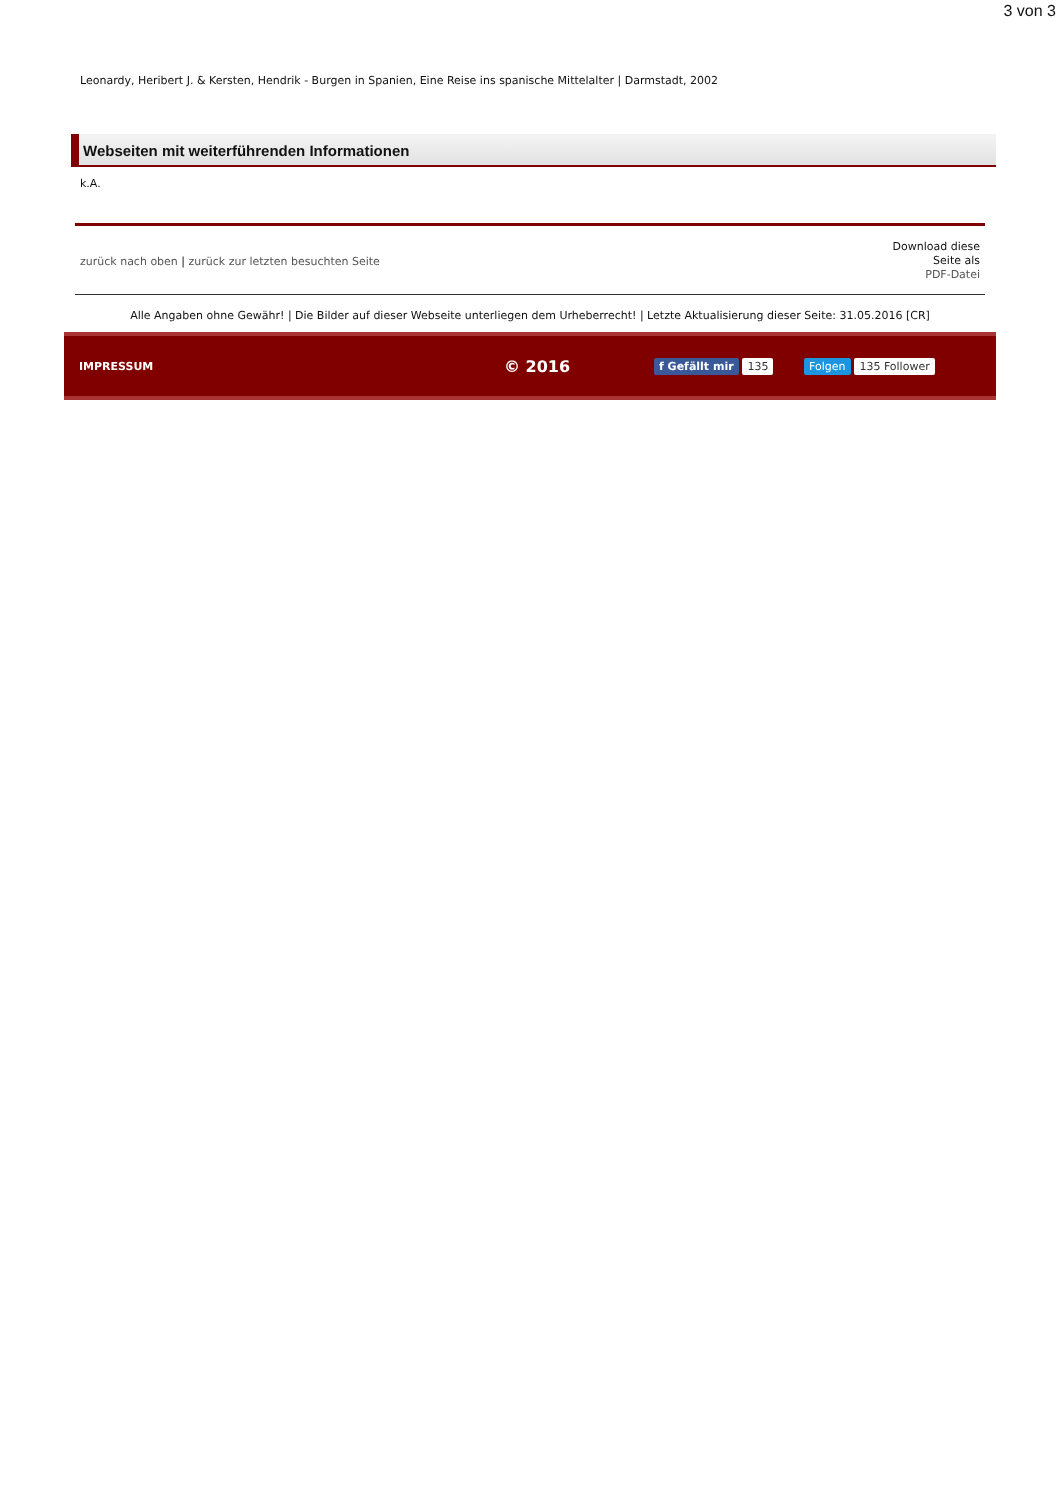3 von 3
Leonardy, Heribert J. & Kersten, Hendrik - Burgen in Spanien, Eine Reise ins spanische Mittelalter | Darmstadt, 2002
Webseiten mit weiterführenden Informationen
k.A.
zurück nach oben | zurück zur letzten besuchten Seite
Download diese
Seite als
PDF-Datei
Alle Angaben ohne Gewähr! | Die Bilder auf dieser Webseite unterliegen dem Urheberrecht! | Letzte Aktualisierung dieser Seite: 31.05.2016 [CR]
IMPRESSUM © 2016 f Gefällt mir 135 Folgen 135 Follower